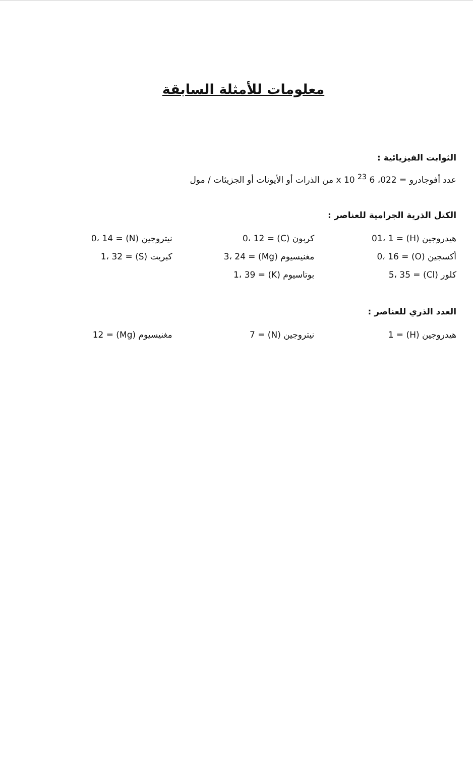معلومات للأمثلة السابقة
الثوابت الفيزيائية :
عدد أفوجادرو = 022، 6 x 10 <sup>23</sup> من الذرات أو الأيونات أو الجزيئات / مول
الكتل الذرية الجرامية للعناصر :
| هيدروجين (H) = 01، 1 | كربون (C) = 0، 12 | نيتروجين (N) = 0، 14 |
| أكسجين (O) = 0، 16 | مغنيسيوم (Mg) = 3، 24 | كبريت (S) = 1، 32 |
| كلور (Cl) = 5، 35 | بوتاسيوم (K) = 1، 39 | |
العدد الذري للعناصر :
| هيدروجين (H) = 1 | نيتروجين (N) = 7 | مغنيسيوم (Mg) = 12 |